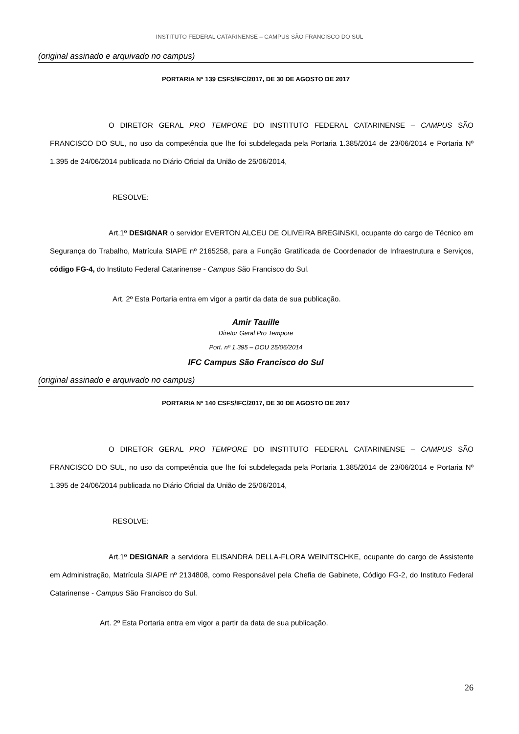INSTITUTO FEDERAL CATARINENSE – CAMPUS SÃO FRANCISCO DO SUL
(original assinado e arquivado no campus)
PORTARIA N° 139 CSFS/IFC/2017, DE 30 DE AGOSTO DE 2017
O DIRETOR GERAL PRO TEMPORE DO INSTITUTO FEDERAL CATARINENSE – CAMPUS SÃO FRANCISCO DO SUL, no uso da competência que lhe foi subdelegada pela Portaria 1.385/2014 de 23/06/2014 e Portaria Nº 1.395 de 24/06/2014 publicada no Diário Oficial da União de 25/06/2014,
RESOLVE:
Art.1º DESIGNAR o servidor EVERTON ALCEU DE OLIVEIRA BREGINSKI, ocupante do cargo de Técnico em Segurança do Trabalho, Matrícula SIAPE nº 2165258, para a Função Gratificada de Coordenador de Infraestrutura e Serviços, código FG-4, do Instituto Federal Catarinense - Campus São Francisco do Sul.
Art. 2º Esta Portaria entra em vigor a partir da data de sua publicação.
Amir Tauille
Diretor Geral Pro Tempore
Port. nº 1.395 – DOU 25/06/2014
IFC Campus São Francisco do Sul
(original assinado e arquivado no campus)
PORTARIA N° 140 CSFS/IFC/2017, DE 30 DE AGOSTO DE 2017
O DIRETOR GERAL PRO TEMPORE DO INSTITUTO FEDERAL CATARINENSE – CAMPUS SÃO FRANCISCO DO SUL, no uso da competência que lhe foi subdelegada pela Portaria 1.385/2014 de 23/06/2014 e Portaria Nº 1.395 de 24/06/2014 publicada no Diário Oficial da União de 25/06/2014,
RESOLVE:
Art.1º DESIGNAR a servidora ELISANDRA DELLA-FLORA WEINITSCHKE, ocupante do cargo de Assistente em Administração, Matrícula SIAPE nº 2134808, como Responsável pela Chefia de Gabinete, Código FG-2, do Instituto Federal Catarinense - Campus São Francisco do Sul.
Art. 2º Esta Portaria entra em vigor a partir da data de sua publicação.
26